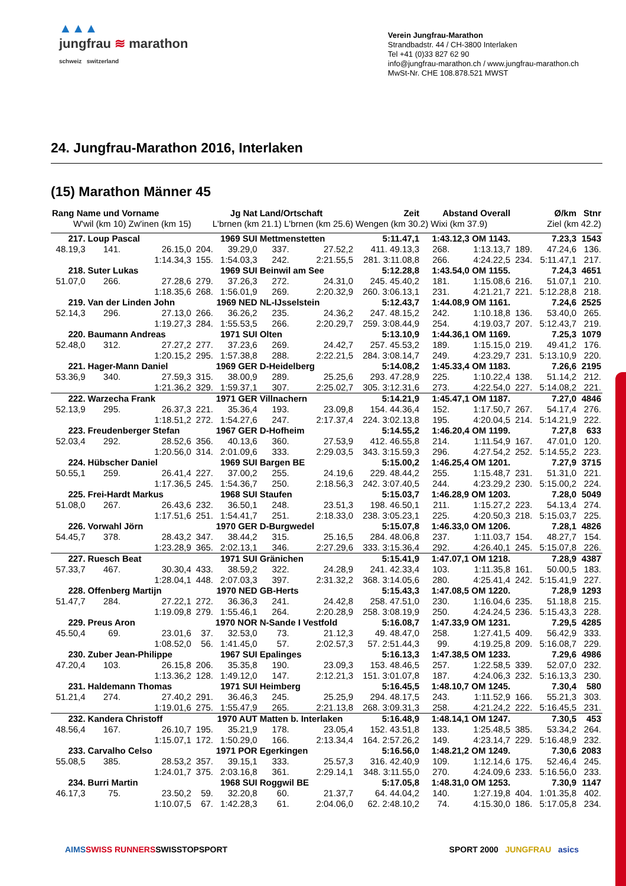▲▲▲
jungfrau ≋ marathon
schweiz switzerland
Verein Jungfrau-Marathon
Strandbadstr. 44 / CH-3800 Interlaken
Tel +41 (0)33 827 62 90
info@jungfrau-marathon.ch / www.jungfrau-marathon.ch
MwSt-Nr. CHE 108.878.521 MWST
24. Jungfrau-Marathon 2016, Interlaken
(15) Marathon Männer 45
| Rang Name und Vorname | | | Jg Nat | | Land/Ortschaft | | Zeit | Abstand Overall | | Ø/km | | Stnr |
| --- | --- | --- | --- | --- | --- | --- | --- | --- | --- | --- | --- | --- |
| W'wil (km 10) Zw'inen (km 15) | | | L'brnen (km 21.1) L'brnen (km 25.6) | | | | Wengen (km 30.2) Wixi (km 37.9) | | | Ziel (km 42.2) | | |
| 217. | Loup Pascal | | 1969 SUI | | Mettmenstetten | | 5:11.47,1 | 1:43.12,3 OM 1143. | | 7.23,3 | | 1543 |
| 48.19,3 | 141. | 26.15,0 | 204. | 39.29,0 | 337. | 27.52,2 | 411. 49.13,3 | 268. | 1:13.13,7 | 189. | 47.24,6 | 136. |
| | | 1:14.34,3 | 155. | 1:54.03,3 | 242. | 2:21.55,5 | 281. 3:11.08,8 | 266. | 4:24.22,5 | 234. | 5:11.47,1 | 217. |
| 218. | Suter Lukas | | 1969 SUI | | Beinwil am See | | 5:12.28,8 | 1:43.54,0 OM 1155. | | 7.24,3 | | 4651 |
| 51.07,0 | 266. | 27.28,6 | 279. | 37.26,3 | 272. | 24.31,0 | 245. 45.40,2 | 181. | 1:15.08,6 | 216. | 51.07,1 | 210. |
| | | 1:18.35,6 | 268. | 1:56.01,9 | 269. | 2:20.32,9 | 260. 3:06.13,1 | 231. | 4:21.21,7 | 221. | 5:12.28,8 | 218. |
| 219. | Van der Linden John | | 1969 NED | | NL-IJsselstein | | 5:12.43,7 | 1:44.08,9 OM 1161. | | 7.24,6 | | 2525 |
| 52.14,3 | 296. | 27.13,0 | 266. | 36.26,2 | 235. | 24.36,2 | 247. 48.15,2 | 242. | 1:10.18,8 | 136. | 53.40,0 | 265. |
| | | 1:19.27,3 | 284. | 1:55.53,5 | 266. | 2:20.29,7 | 259. 3:08.44,9 | 254. | 4:19.03,7 | 207. | 5:12.43,7 | 219. |
| 220. | Baumann Andreas | | 1971 SUI | | Olten | | 5:13.10,9 | 1:44.36,1 OM 1169. | | 7.25,3 | | 1079 |
| 52.48,0 | 312. | 27.27,2 | 277. | 37.23,6 | 269. | 24.42,7 | 257. 45.53,2 | 189. | 1:15.15,0 | 219. | 49.41,2 | 176. |
| | | 1:20.15,2 | 295. | 1:57.38,8 | 288. | 2:22.21,5 | 284. 3:08.14,7 | 249. | 4:23.29,7 | 231. | 5:13.10,9 | 220. |
| 221. | Hager-Mann Daniel | | 1969 GER | | D-Heidelberg | | 5:14.08,2 | 1:45.33,4 OM 1183. | | 7.26,6 | | 2195 |
| 53.36,9 | 340. | 27.59,3 | 315. | 38.00,9 | 289. | 25.25,6 | 293. 47.28,9 | 225. | 1:10.22,4 | 138. | 51.14,2 | 212. |
| | | 1:21.36,2 | 329. | 1:59.37,1 | 307. | 2:25.02,7 | 305. 3:12.31,6 | 273. | 4:22.54,0 | 227. | 5:14.08,2 | 221. |
| 222. | Warzecha Frank | | 1971 GER | | Villnachern | | 5:14.21,9 | 1:45.47,1 OM 1187. | | 7.27,0 | | 4846 |
| 52.13,9 | 295. | 26.37,3 | 221. | 35.36,4 | 193. | 23.09,8 | 154. 44.36,4 | 152. | 1:17.50,7 | 267. | 54.17,4 | 276. |
| | | 1:18.51,2 | 272. | 1:54.27,6 | 247. | 2:17.37,4 | 224. 3:02.13,8 | 195. | 4:20.04,5 | 214. | 5:14.21,9 | 222. |
| 223. | Freudenberger Stefan | | 1967 GER | | D-Hofheim | | 5:14.55,2 | 1:46.20,4 OM 1199. | | 7.27,8 | | 633 |
| 52.03,4 | 292. | 28.52,6 | 356. | 40.13,6 | 360. | 27.53,9 | 412. 46.55,8 | 214. | 1:11.54,9 | 167. | 47.01,0 | 120. |
| | | 1:20.56,0 | 314. | 2:01.09,6 | 333. | 2:29.03,5 | 343. 3:15.59,3 | 296. | 4:27.54,2 | 252. | 5:14.55,2 | 223. |
| 224. | Hübscher Daniel | | 1969 SUI | | Bargen BE | | 5:15.00,2 | 1:46.25,4 OM 1201. | | 7.27,9 | | 3715 |
| 50.55,1 | 259. | 26.41,4 | 227. | 37.00,2 | 255. | 24.19,6 | 229. 48.44,2 | 255. | 1:15.48,7 | 231. | 51.31,0 | 221. |
| | | 1:17.36,5 | 245. | 1:54.36,7 | 250. | 2:18.56,3 | 242. 3:07.40,5 | 244. | 4:23.29,2 | 230. | 5:15.00,2 | 224. |
| 225. | Frei-Hardt Markus | | 1968 SUI | | Staufen | | 5:15.03,7 | 1:46.28,9 OM 1203. | | 7.28,0 | | 5049 |
| 51.08,0 | 267. | 26.43,6 | 232. | 36.50,1 | 248. | 23.51,3 | 198. 46.50,1 | 211. | 1:15.27,2 | 223. | 54.13,4 | 274. |
| | | 1:17.51,6 | 251. | 1:54.41,7 | 251. | 2:18.33,0 | 238. 3:05.23,1 | 225. | 4:20.50,3 | 218. | 5:15.03,7 | 225. |
| 226. | Vorwahl Jörn | | 1970 GER | | D-Burgwedel | | 5:15.07,8 | 1:46.33,0 OM 1206. | | 7.28,1 | | 4826 |
| 54.45,7 | 378. | 28.43,2 | 347. | 38.44,2 | 315. | 25.16,5 | 284. 48.06,8 | 237. | 1:11.03,7 | 154. | 48.27,7 | 154. |
| | | 1:23.28,9 | 365. | 2:02.13,1 | 346. | 2:27.29,6 | 333. 3:15.36,4 | 292. | 4:26.40,1 | 245. | 5:15.07,8 | 226. |
| 227. | Ruesch Beat | | 1971 SUI | | Gränichen | | 5:15.41,9 | 1:47.07,1 OM 1218. | | 7.28,9 | | 4387 |
| 57.33,7 | 467. | 30.30,4 | 433. | 38.59,2 | 322. | 24.28,9 | 241. 42.33,4 | 103. | 1:11.35,8 | 161. | 50.00,5 | 183. |
| | | 1:28.04,1 | 448. | 2:07.03,3 | 397. | 2:31.32,2 | 368. 3:14.05,6 | 280. | 4:25.41,4 | 242. | 5:15.41,9 | 227. |
| 228. | Offenberg Martijn | | 1970 NED | | GB-Herts | | 5:15.43,3 | 1:47.08,5 OM 1220. | | 7.28,9 | | 1293 |
| 51.47,7 | 284. | 27.22,1 | 272. | 36.36,3 | 241. | 24.42,8 | 258. 47.51,0 | 230. | 1:16.04,6 | 235. | 51.18,8 | 215. |
| | | 1:19.09,8 | 279. | 1:55.46,1 | 264. | 2:20.28,9 | 258. 3:08.19,9 | 250. | 4:24.24,5 | 236. | 5:15.43,3 | 228. |
| 229. | Preus Aron | | 1970 NOR | | N-Sande I Vestfold | | 5:16.08,7 | 1:47.33,9 OM 1231. | | 7.29,5 | | 4285 |
| 45.50,4 | 69. | 23.01,6 | 37. | 32.53,0 | 73. | 21.12,3 | 49. 48.47,0 | 258. | 1:27.41,5 | 409. | 56.42,9 | 333. |
| | | 1:08.52,0 | 56. | 1:41.45,0 | 57. | 2:02.57,3 | 57. 2:51.44,3 | 99. | 4:19.25,8 | 209. | 5:16.08,7 | 229. |
| 230. | Zuber Jean-Philippe | | 1967 SUI | | Epalinges | | 5:16.13,3 | 1:47.38,5 OM 1233. | | 7.29,6 | | 4986 |
| 47.20,4 | 103. | 26.15,8 | 206. | 35.35,8 | 190. | 23.09,3 | 153. 48.46,5 | 257. | 1:22.58,5 | 339. | 52.07,0 | 232. |
| | | 1:13.36,2 | 128. | 1:49.12,0 | 147. | 2:12.21,3 | 151. 3:01.07,8 | 187. | 4:24.06,3 | 232. | 5:16.13,3 | 230. |
| 231. | Haldemann Thomas | | 1971 SUI | | Heimberg | | 5:16.45,5 | 1:48.10,7 OM 1245. | | 7.30,4 | | 580 |
| 51.21,4 | 274. | 27.40,2 | 291. | 36.46,3 | 245. | 25.25,9 | 294. 48.17,5 | 243. | 1:11.52,9 | 166. | 55.21,3 | 303. |
| | | 1:19.01,6 | 275. | 1:55.47,9 | 265. | 2:21.13,8 | 268. 3:09.31,3 | 258. | 4:21.24,2 | 222. | 5:16.45,5 | 231. |
| 232. | Kandera Christoff | | 1970 AUT | | Matten b. Interlaken | | 5:16.48,9 | 1:48.14,1 OM 1247. | | 7.30,5 | | 453 |
| 48.56,4 | 167. | 26.10,7 | 195. | 35.21,9 | 178. | 23.05,4 | 152. 43.51,8 | 133. | 1:25.48,5 | 385. | 53.34,2 | 264. |
| | | 1:15.07,1 | 172. | 1:50.29,0 | 166. | 2:13.34,4 | 164. 2:57.26,2 | 149. | 4:23.14,7 | 229. | 5:16.48,9 | 232. |
| 233. | Carvalho Celso | | 1971 POR | | Egerkingen | | 5:16.56,0 | 1:48.21,2 OM 1249. | | 7.30,6 | | 2083 |
| 55.08,5 | 385. | 28.53,2 | 357. | 39.15,1 | 333. | 25.57,3 | 316. 42.40,9 | 109. | 1:12.14,6 | 175. | 52.46,4 | 245. |
| | | 1:24.01,7 | 375. | 2:03.16,8 | 361. | 2:29.14,1 | 348. 3:11.55,0 | 270. | 4:24.09,6 | 233. | 5:16.56,0 | 233. |
| 234. | Burri Martin | | 1968 SUI | | Roggwil BE | | 5:17.05,8 | 1:48.31,0 OM 1253. | | 7.30,9 | | 1147 |
| 46.17,3 | 75. | 23.50,2 | 59. | 32.20,8 | 60. | 21.37,7 | 64. 44.04,2 | 140. | 1:27.19,8 | 404. | 1:01.35,8 | 402. |
| | | 1:10.07,5 | 67. | 1:42.28,3 | 61. | 2:04.06,0 | 62. 2:48.10,2 | 74. | 4:15.30,0 | 186. | 5:17.05,8 | 234. |
AIMS SWISS RUNNERS SWISSTOPSPORT SPORT 2000 JUNGFRAU asics